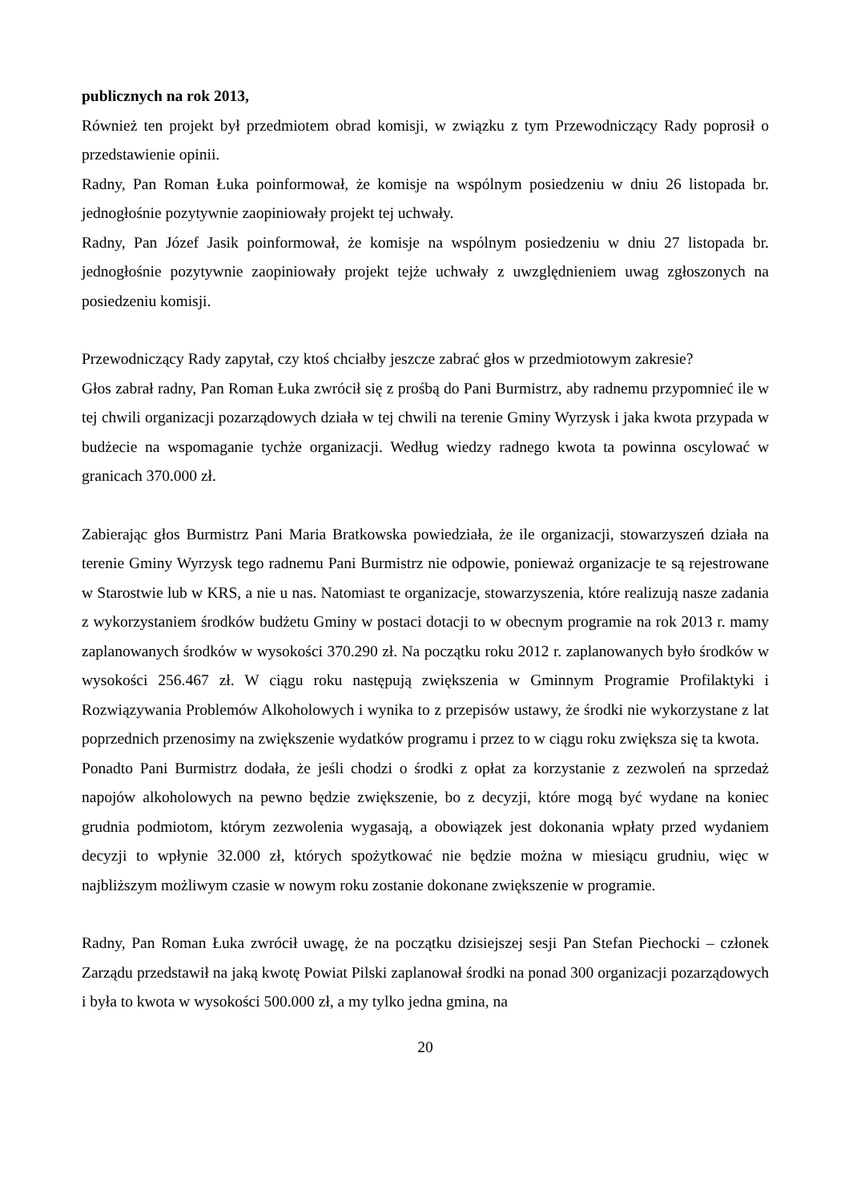publicznych na rok 2013,
Również ten projekt był przedmiotem obrad komisji, w związku z tym Przewodniczący Rady poprosił o przedstawienie opinii.
Radny, Pan Roman Łuka poinformował, że komisje na wspólnym posiedzeniu w dniu 26 listopada br. jednogłośnie pozytywnie zaopiniowały projekt tej uchwały.
Radny, Pan Józef Jasik poinformował, że komisje na wspólnym posiedzeniu w dniu 27 listopada br. jednogłośnie pozytywnie zaopiniowały projekt tejże uchwały z uwzględnieniem uwag zgłoszonych na posiedzeniu komisji.
Przewodniczący Rady zapytał, czy ktoś chciałby jeszcze zabrać głos w przedmiotowym zakresie?
Głos zabrał radny, Pan Roman Łuka zwrócił się z prośbą do Pani Burmistrz, aby radnemu przypomnieć ile w tej chwili organizacji pozarządowych działa w tej chwili na terenie Gminy Wyrzysk i jaka kwota przypada w budżecie na wspomaganie tychże organizacji. Według wiedzy radnego kwota ta powinna oscylować w granicach 370.000 zł.
Zabierając głos Burmistrz Pani Maria Bratkowska powiedziała, że ile organizacji, stowarzyszeń działa na terenie Gminy Wyrzysk tego radnemu Pani Burmistrz nie odpowie, ponieważ organizacje te są rejestrowane w Starostwie lub w KRS, a nie u nas. Natomiast te organizacje, stowarzyszenia, które realizują nasze zadania z wykorzystaniem środków budżetu Gminy w postaci dotacji to w obecnym programie na rok 2013 r. mamy zaplanowanych środków w wysokości 370.290 zł. Na początku roku 2012 r. zaplanowanych było środków w wysokości 256.467 zł. W ciągu roku następują zwiększenia w Gminnym Programie Profilaktyki i Rozwiązywania Problemów Alkoholowych i wynika to z przepisów ustawy, że środki nie wykorzystane z lat poprzednich przenosimy na zwiększenie wydatków programu i przez to w ciągu roku zwiększa się ta kwota.
Ponadto Pani Burmistrz dodała, że jeśli chodzi o środki z opłat za korzystanie z zezwoleń na sprzedaż napojów alkoholowych na pewno będzie zwiększenie, bo z decyzji, które mogą być wydane na koniec grudnia podmiotom, którym zezwolenia wygasają, a obowiązek jest dokonania wpłaty przed wydaniem decyzji to wpłynie 32.000 zł, których spożytkować nie będzie można w miesiącu grudniu, więc w najbliższym możliwym czasie w nowym roku zostanie dokonane zwiększenie w programie.
Radny, Pan Roman Łuka zwrócił uwagę, że na początku dzisiejszej sesji Pan Stefan Piechocki – członek Zarządu przedstawił na jaką kwotę Powiat Pilski zaplanował środki na ponad 300 organizacji pozarządowych i była to kwota w wysokości 500.000 zł, a my tylko jedna gmina, na
20